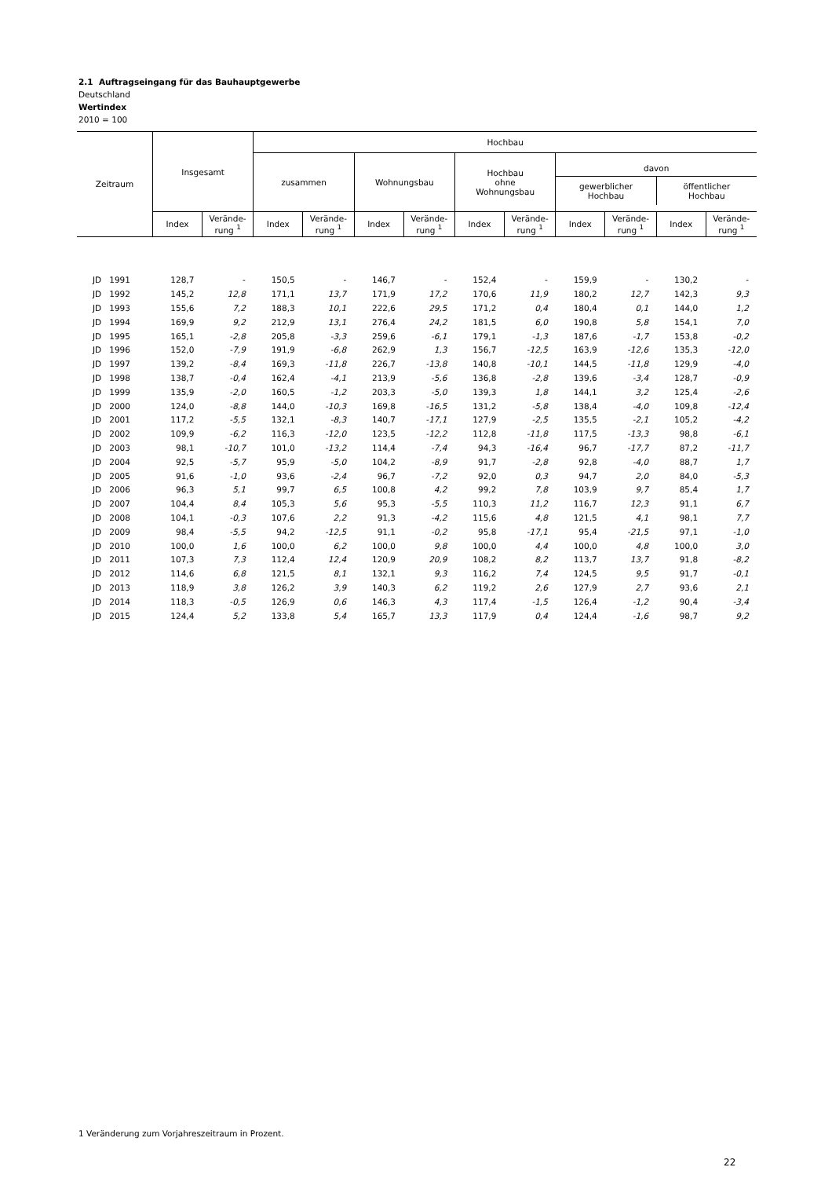2.1 Auftragseingang für das Bauhauptgewerbe
Deutschland
Wertindex
2010 = 100
| Zeitraum | Insgesamt | | Hochbau | | | | | | | | | |
| --- | --- | --- | --- | --- | --- | --- | --- | --- | --- | --- | --- | --- |
| | | | zusammen | | Wohnungsbau | | Hochbau ohne Wohnungsbau | | davon gewerblicher Hochbau öffentlicher Hochbau | | | |
| | Index | Verände- rung <sup>1</sup> | Index | Verände- rung <sup>1</sup> | Index | Verände- rung <sup>1</sup> | Index | Verände- rung <sup>1</sup> | Index | Verände- rung <sup>1</sup> | Index | Verände- rung <sup>1</sup> |
| JD 1991 | 128,7 | - | 150,5 | - | 146,7 | - | 152,4 | - | 159,9 | - | 130,2 | - |
| JD 1992 | 145,2 | 12,8 | 171,1 | 13,7 | 171,9 | 17,2 | 170,6 | 11,9 | 180,2 | 12,7 | 142,3 | 9,3 |
| JD 1993 | 155,6 | 7,2 | 188,3 | 10,1 | 222,6 | 29,5 | 171,2 | 0,4 | 180,4 | 0,1 | 144,0 | 1,2 |
| JD 1994 | 169,9 | 9,2 | 212,9 | 13,1 | 276,4 | 24,2 | 181,5 | 6,0 | 190,8 | 5,8 | 154,1 | 7,0 |
| JD 1995 | 165,1 | -2,8 | 205,8 | -3,3 | 259,6 | -6,1 | 179,1 | -1,3 | 187,6 | -1,7 | 153,8 | -0,2 |
| JD 1996 | 152,0 | -7,9 | 191,9 | -6,8 | 262,9 | 1,3 | 156,7 | -12,5 | 163,9 | -12,6 | 135,3 | -12,0 |
| JD 1997 | 139,2 | -8,4 | 169,3 | -11,8 | 226,7 | -13,8 | 140,8 | -10,1 | 144,5 | -11,8 | 129,9 | -4,0 |
| JD 1998 | 138,7 | -0,4 | 162,4 | -4,1 | 213,9 | -5,6 | 136,8 | -2,8 | 139,6 | -3,4 | 128,7 | -0,9 |
| JD 1999 | 135,9 | -2,0 | 160,5 | -1,2 | 203,3 | -5,0 | 139,3 | 1,8 | 144,1 | 3,2 | 125,4 | -2,6 |
| JD 2000 | 124,0 | -8,8 | 144,0 | -10,3 | 169,8 | -16,5 | 131,2 | -5,8 | 138,4 | -4,0 | 109,8 | -12,4 |
| JD 2001 | 117,2 | -5,5 | 132,1 | -8,3 | 140,7 | -17,1 | 127,9 | -2,5 | 135,5 | -2,1 | 105,2 | -4,2 |
| JD 2002 | 109,9 | -6,2 | 116,3 | -12,0 | 123,5 | -12,2 | 112,8 | -11,8 | 117,5 | -13,3 | 98,8 | -6,1 |
| JD 2003 | 98,1 | -10,7 | 101,0 | -13,2 | 114,4 | -7,4 | 94,3 | -16,4 | 96,7 | -17,7 | 87,2 | -11,7 |
| JD 2004 | 92,5 | -5,7 | 95,9 | -5,0 | 104,2 | -8,9 | 91,7 | -2,8 | 92,8 | -4,0 | 88,7 | 1,7 |
| JD 2005 | 91,6 | -1,0 | 93,6 | -2,4 | 96,7 | -7,2 | 92,0 | 0,3 | 94,7 | 2,0 | 84,0 | -5,3 |
| JD 2006 | 96,3 | 5,1 | 99,7 | 6,5 | 100,8 | 4,2 | 99,2 | 7,8 | 103,9 | 9,7 | 85,4 | 1,7 |
| JD 2007 | 104,4 | 8,4 | 105,3 | 5,6 | 95,3 | -5,5 | 110,3 | 11,2 | 116,7 | 12,3 | 91,1 | 6,7 |
| JD 2008 | 104,1 | -0,3 | 107,6 | 2,2 | 91,3 | -4,2 | 115,6 | 4,8 | 121,5 | 4,1 | 98,1 | 7,7 |
| JD 2009 | 98,4 | -5,5 | 94,2 | -12,5 | 91,1 | -0,2 | 95,8 | -17,1 | 95,4 | -21,5 | 97,1 | -1,0 |
| JD 2010 | 100,0 | 1,6 | 100,0 | 6,2 | 100,0 | 9,8 | 100,0 | 4,4 | 100,0 | 4,8 | 100,0 | 3,0 |
| JD 2011 | 107,3 | 7,3 | 112,4 | 12,4 | 120,9 | 20,9 | 108,2 | 8,2 | 113,7 | 13,7 | 91,8 | -8,2 |
| JD 2012 | 114,6 | 6,8 | 121,5 | 8,1 | 132,1 | 9,3 | 116,2 | 7,4 | 124,5 | 9,5 | 91,7 | -0,1 |
| JD 2013 | 118,9 | 3,8 | 126,2 | 3,9 | 140,3 | 6,2 | 119,2 | 2,6 | 127,9 | 2,7 | 93,6 | 2,1 |
| JD 2014 | 118,3 | -0,5 | 126,9 | 0,6 | 146,3 | 4,3 | 117,4 | -1,5 | 126,4 | -1,2 | 90,4 | -3,4 |
| JD 2015 | 124,4 | 5,2 | 133,8 | 5,4 | 165,7 | 13,3 | 117,9 | 0,4 | 124,4 | -1,6 | 98,7 | 9,2 |
1 Veränderung zum Vorjahreszeitraum in Prozent.
22